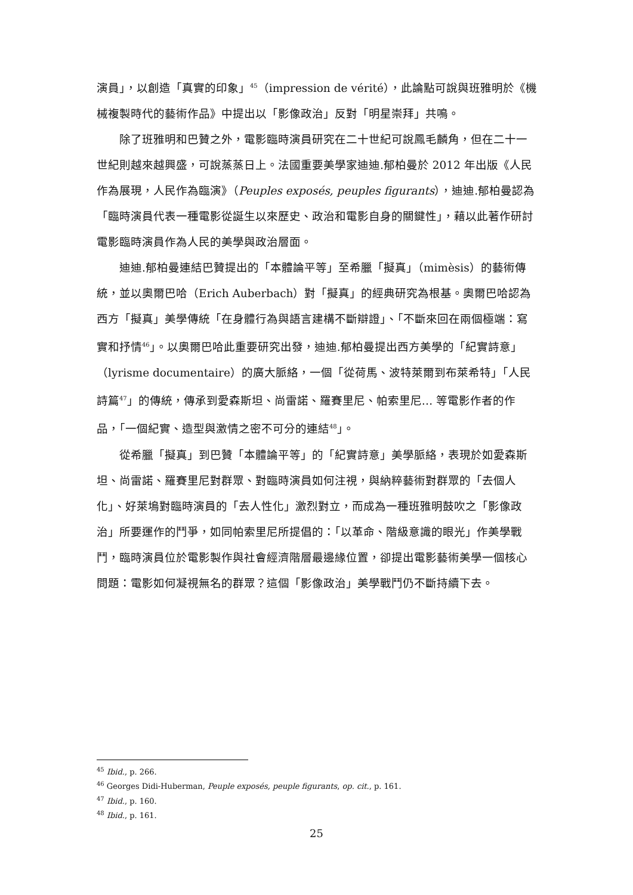演員」，以創造「真實的印象」<sup>45</sup>（impression de vérité），此論點可說與班雅明於《機械複製時代的藝術作品》中提出以「影像政治」反對「明星崇拜」共鳴。
除了班雅明和巴贊之外，電影臨時演員研究在二十世紀可說鳳毛麟角，但在二十一世紀則越來越興盛，可說蒸蒸日上。法國重要美學家迪迪.郁柏曼於 2012 年出版《人民作為展現，人民作為臨演》（Peuples exposés, peuples figurants），迪迪.郁柏曼認為「臨時演員代表一種電影從誕生以來歷史、政治和電影自身的關鍵性」，藉以此著作研討電影臨時演員作為人民的美學與政治層面。
迪迪.郁柏曼連結巴贊提出的「本體論平等」至希臘「擬真」（mimèsis）的藝術傳統，並以奧爾巴哈（Erich Auberbach）對「擬真」的經典研究為根基。奧爾巴哈認為西方「擬真」美學傳統「在身體行為與語言建構不斷辯證」、「不斷來回在兩個極端：寫實和抒情<sup>46</sup>」。以奧爾巴哈此重要研究出發，迪迪.郁柏曼提出西方美學的「紀實詩意」（lyrisme documentaire）的廣大脈絡，一個「從荷馬、波特萊爾到布萊希特」「人民詩篇<sup>47</sup>」的傳統，傳承到愛森斯坦、尚雷諾、羅賽里尼、帕索里尼… 等電影作者的作品，「一個紀實、造型與激情之密不可分的連結<sup>48</sup>」。
從希臘「擬真」到巴贊「本體論平等」的「紀實詩意」美學脈絡，表現於如愛森斯坦、尚雷諾、羅賽里尼對群眾、對臨時演員如何注視，與納粹藝術對群眾的「去個人化」、好萊塢對臨時演員的「去人性化」激烈對立，而成為一種班雅明鼓吹之「影像政治」所要運作的鬥爭，如同帕索里尼所提倡的：「以革命、階級意識的眼光」作美學戰鬥，臨時演員位於電影製作與社會經濟階層最邊緣位置，卻提出電影藝術美學一個核心問題：電影如何凝視無名的群眾？這個「影像政治」美學戰鬥仍不斷持續下去。
<sup>45</sup> Ibid., p. 266.
<sup>46</sup> Georges Didi-Huberman, Peuple exposés, peuple figurants, op. cit., p. 161.
<sup>47</sup> Ibid., p. 160.
<sup>48</sup> Ibid., p. 161.
25